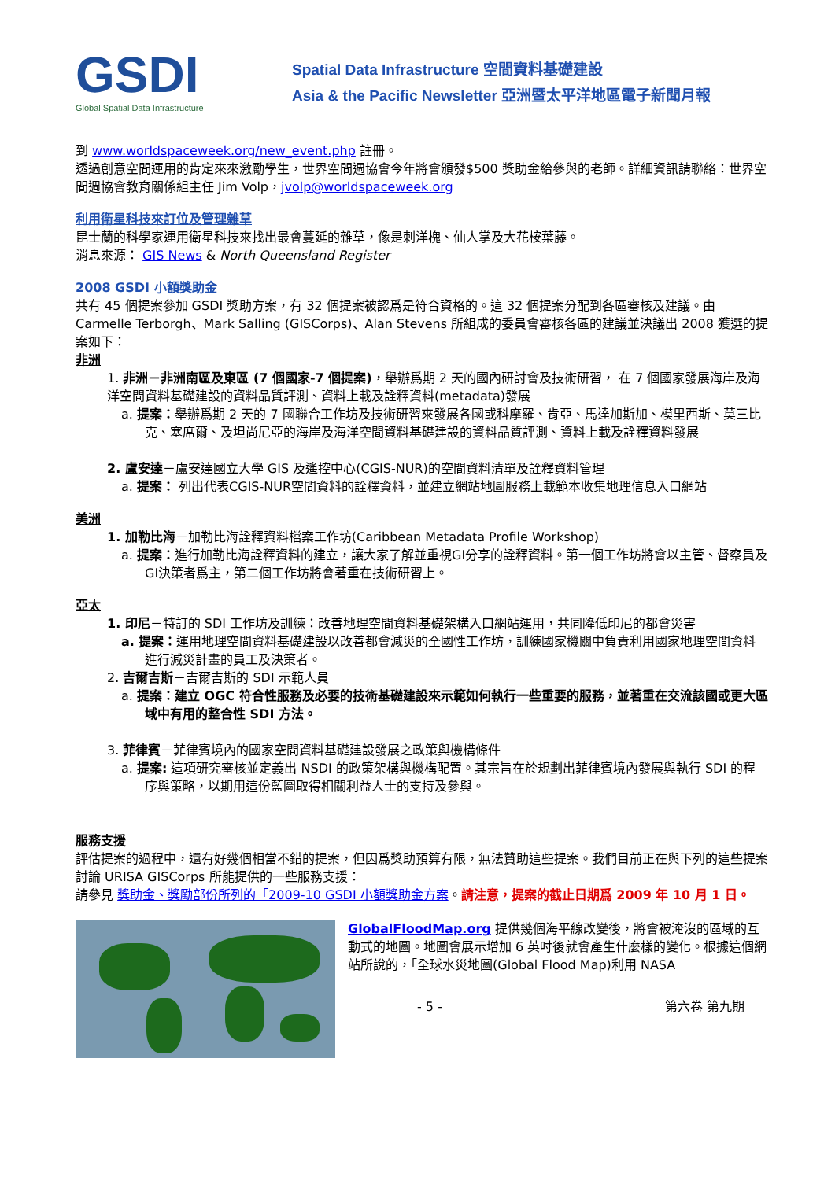GSDI
Global Spatial Data Infrastructure
Spatial Data Infrastructure 空間資料基礎建設
Asia & the Pacific Newsletter 亞洲暨太平洋地區電子新聞月報
到 www.worldspaceweek.org/new_event.php 註冊。
透過創意空間運用的肯定來來激勵學生，世界空間週協會今年將會頒發$500 獎助金給參與的老師。詳細資訊請聯絡：世界空間週協會教育關係組主任 Jim Volp，jvolp@worldspaceweek.org
利用衛星科技來訂位及管理雜草
昆士蘭的科學家運用衛星科技來找出最會蔓延的雜草，像是刺洋槐、仙人掌及大花桉葉藤。
消息來源： GIS News & North Queensland Register
2008 GSDI 小額獎助金
共有 45 個提案參加 GSDI 獎助方案，有 32 個提案被認爲是符合資格的。這 32 個提案分配到各區審核及建議。由 Carmelle Terborgh、Mark Salling (GISCorps)、Alan Stevens 所組成的委員會審核各區的建議並決議出 2008 獲選的提案如下：
非洲
1. 非洲－非洲南區及東區 (7 個國家-7 個提案)，舉辦爲期 2 天的國內研討會及技術研習， 在 7 個國家發展海岸及海洋空間資料基礎建設的資料品質評測、資料上載及詮釋資料(metadata)發展
a. 提案：舉辦爲期 2 天的 7 國聯合工作坊及技術研習來發展各國或科摩羅、肯亞、馬達加斯加、模里西斯、莫三比克、塞席爾、及坦尚尼亞的海岸及海洋空間資料基礎建設的資料品質評測、資料上載及詮釋資料發展
2. 盧安達－盧安達國立大學 GIS 及遙控中心(CGIS-NUR)的空間資料清單及詮釋資料管理
a. 提案： 列出代表CGIS-NUR空間資料的詮釋資料，並建立網站地圖服務上載範本收集地理信息入口網站
美洲
1. 加勒比海－加勒比海詮釋資料檔案工作坊(Caribbean Metadata Profile Workshop)
a. 提案：進行加勒比海詮釋資料的建立，讓大家了解並重視GI分享的詮釋資料。第一個工作坊將會以主管、督察員及GI決策者爲主，第二個工作坊將會著重在技術研習上。
亞太
1. 印尼－特訂的 SDI 工作坊及訓練：改善地理空間資料基礎架構入口網站運用，共同降低印尼的都會災害
a. 提案：運用地理空間資料基礎建設以改善都會減災的全國性工作坊，訓練國家機關中負責利用國家地理空間資料進行減災計畫的員工及決策者。
2. 吉爾吉斯－吉爾吉斯的 SDI 示範人員
a. 提案：建立 OGC 符合性服務及必要的技術基礎建設來示範如何執行一些重要的服務，並著重在交流該國或更大區域中有用的整合性 SDI 方法。
3. 菲律賓－菲律賓境內的國家空間資料基礎建設發展之政策與機構條件
a. 提案: 這項研究審核並定義出 NSDI 的政策架構與機構配置。其宗旨在於規劃出菲律賓境內發展與執行 SDI 的程序與策略，以期用這份藍圖取得相關利益人士的支持及參與。
服務支援
評估提案的過程中，還有好幾個相當不錯的提案，但因爲獎助預算有限，無法贊助這些提案。我們目前正在與下列的這些提案討論 URISA GISCorps 所能提供的一些服務支援：
請參見 獎助金、獎勵部份所列的「2009-10 GSDI 小額獎助金方案。請注意，提案的截止日期爲 2009 年 10 月 1 日。
GlobalFloodMap.org 提供幾個海平線改變後，將會被淹沒的區域的互動式的地圖。地圖會展示增加 6 英吋後就會產生什麼樣的變化。根據這個網站所說的，「全球水災地圖(Global Flood Map)利用 NASA
- 5 - 第六卷 第九期